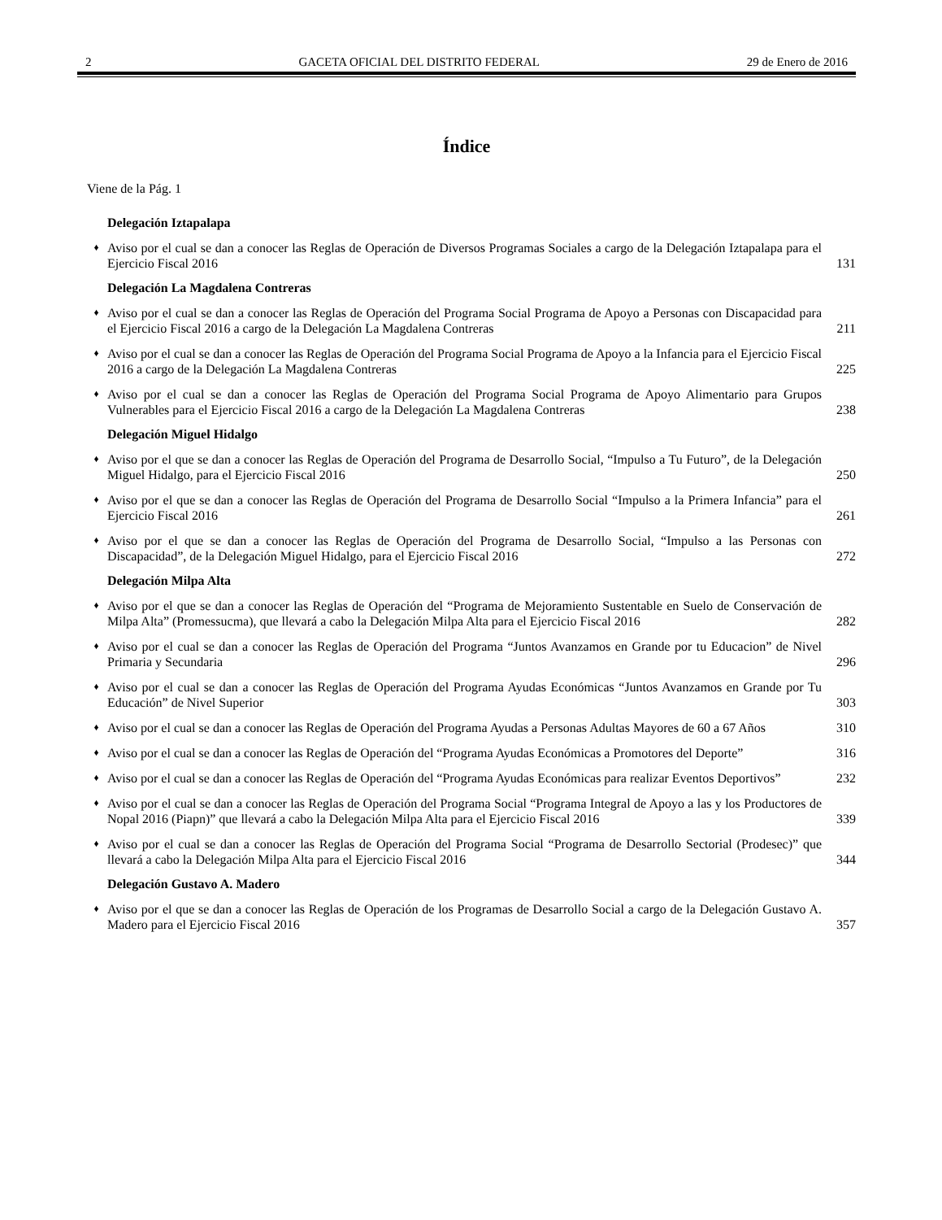2 GACETA OFICIAL DEL DISTRITO FEDERAL 29 de Enero de 2016
Índice
Viene de la Pág. 1
Delegación Iztapalapa
♦ Aviso por el cual se dan a conocer las Reglas de Operación de Diversos Programas Sociales a cargo de la Delegación Iztapalapa para el Ejercicio Fiscal 2016 131
Delegación La Magdalena Contreras
♦ Aviso por el cual se dan a conocer las Reglas de Operación del Programa Social Programa de Apoyo a Personas con Discapacidad para el Ejercicio Fiscal 2016 a cargo de la Delegación La Magdalena Contreras 211
♦ Aviso por el cual se dan a conocer las Reglas de Operación del Programa Social Programa de Apoyo a la Infancia para el Ejercicio Fiscal 2016 a cargo de la Delegación La Magdalena Contreras 225
♦ Aviso por el cual se dan a conocer las Reglas de Operación del Programa Social Programa de Apoyo Alimentario para Grupos Vulnerables para el Ejercicio Fiscal 2016 a cargo de la Delegación La Magdalena Contreras 238
Delegación Miguel Hidalgo
♦ Aviso por el que se dan a conocer las Reglas de Operación del Programa de Desarrollo Social, “Impulso a Tu Futuro”, de la Delegación Miguel Hidalgo, para el Ejercicio Fiscal 2016 250
♦ Aviso por el que se dan a conocer las Reglas de Operación del Programa de Desarrollo Social “Impulso a la Primera Infancia” para el Ejercicio Fiscal 2016 261
♦ Aviso por el que se dan a conocer las Reglas de Operación del Programa de Desarrollo Social, “Impulso a las Personas con Discapacidad”, de la Delegación Miguel Hidalgo, para el Ejercicio Fiscal 2016 272
Delegación Milpa Alta
♦ Aviso por el que se dan a conocer las Reglas de Operación del “Programa de Mejoramiento Sustentable en Suelo de Conservación de Milpa Alta” (Promessucma), que llevará a cabo la Delegación Milpa Alta para el Ejercicio Fiscal 2016 282
♦ Aviso por el cual se dan a conocer las Reglas de Operación del Programa “Juntos Avanzamos en Grande por tu Educacion” de Nivel Primaria y Secundaria 296
♦ Aviso por el cual se dan a conocer las Reglas de Operación del Programa Ayudas Económicas “Juntos Avanzamos en Grande por Tu Educación” de Nivel Superior 303
♦ Aviso por el cual se dan a conocer las Reglas de Operación del Programa Ayudas a Personas Adultas Mayores de 60 a 67 Años 310
♦ Aviso por el cual se dan a conocer las Reglas de Operación del “Programa Ayudas Económicas a Promotores del Deporte” 316
♦ Aviso por el cual se dan a conocer las Reglas de Operación del “Programa Ayudas Económicas para realizar Eventos Deportivos” 232
♦ Aviso por el cual se dan a conocer las Reglas de Operación del Programa Social “Programa Integral de Apoyo a las y los Productores de Nopal 2016 (Piapn)” que llevará a cabo la Delegación Milpa Alta para el Ejercicio Fiscal 2016 339
♦ Aviso por el cual se dan a conocer las Reglas de Operación del Programa Social “Programa de Desarrollo Sectorial (Prodesec)” que llevará a cabo la Delegación Milpa Alta para el Ejercicio Fiscal 2016 344
Delegación Gustavo A. Madero
♦ Aviso por el que se dan a conocer las Reglas de Operación de los Programas de Desarrollo Social a cargo de la Delegación Gustavo A. Madero para el Ejercicio Fiscal 2016 357